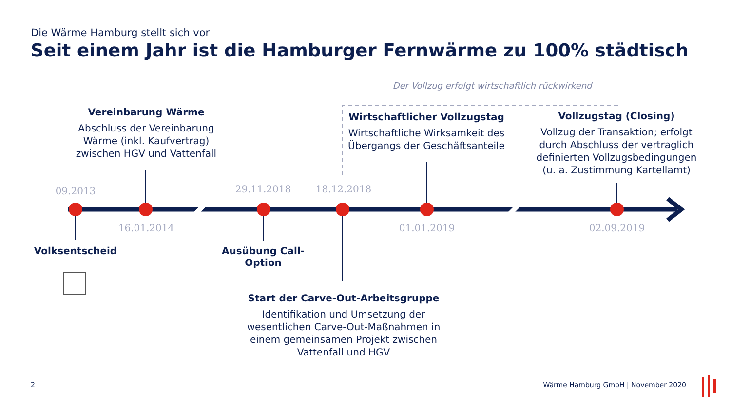Die Wärme Hamburg stellt sich vor
Seit einem Jahr ist die Hamburger Fernwärme zu 100% städtisch
Der Vollzug erfolgt wirtschaftlich rückwirkend
Vereinbarung Wärme
Abschluss der Vereinbarung Wärme (inkl. Kaufvertrag) zwischen HGV und Vattenfall
Wirtschaftlicher Vollzugstag
Wirtschaftliche Wirksamkeit des Übergangs der Geschäftsanteile
Vollzugstag (Closing)
Vollzug der Transaktion; erfolgt durch Abschluss der vertraglich definierten Vollzugsbedingungen (u. a. Zustimmung Kartellamt)
09.2013 29.11.2018 18.12.2018
16.01.2014 01.01.2019 02.09.2019
Volksentscheid
Ausübung Call-Option
Start der Carve-Out-Arbeitsgruppe
Identifikation und Umsetzung der wesentlichen Carve-Out-Maßnahmen in einem gemeinsamen Projekt zwischen Vattenfall und HGV
2
Wärme Hamburg GmbH | November 2020